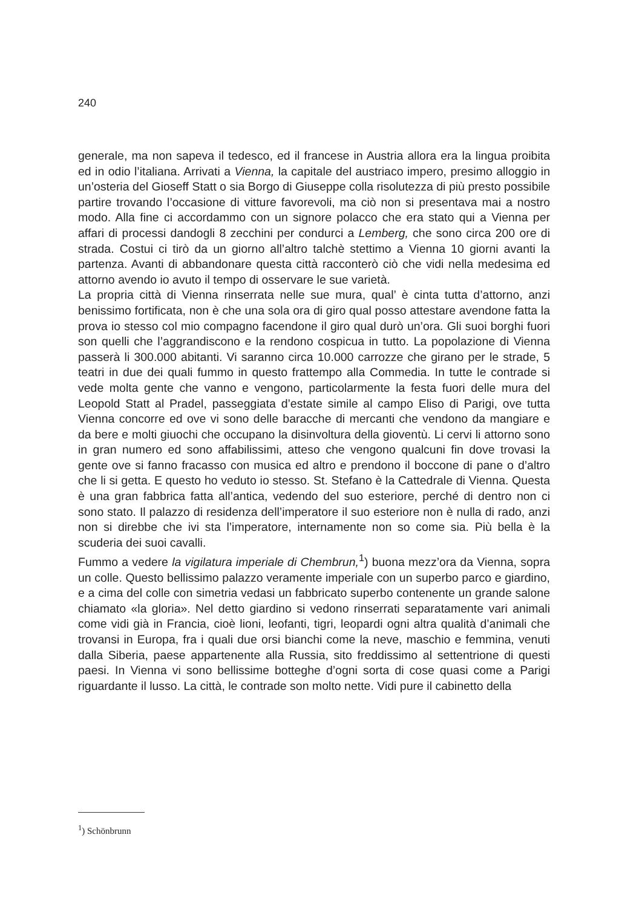240
generale, ma non sapeva il tedesco, ed il francese in Austria allora era la lingua proibita ed in odio l’italiana. Arrivati a Vienna, la capitale del austriaco impero, presimo alloggio in un’osteria del Gioseff Statt o sia Borgo di Giuseppe colla risolutezza di più presto possibile partire trovando l’occasione di vitture favorevoli, ma ciò non si presentava mai a nostro modo. Alla fine ci accordammo con un signore polacco che era stato qui a Vienna per affari di processi dandogli 8 zecchini per condurci a Lemberg, che sono circa 200 ore di strada. Costui ci tirò da un giorno all’altro talchè stettimo a Vienna 10 giorni avanti la partenza. Avanti di abbandonare questa città racconterò ciò che vidi nella medesima ed attorno avendo io avuto il tempo di osservare le sue varietà.
La propria città di Vienna rinserrata nelle sue mura, qual’ è cinta tutta d’attorno, anzi benissimo fortificata, non è che una sola ora di giro qual posso attestare avendone fatta la prova io stesso col mio compagno facendone il giro qual durò un’ora. Gli suoi borghi fuori son quelli che l’aggrandiscono e la rendono cospicua in tutto. La popolazione di Vienna passerà li 300.000 abitanti. Vi saranno circa 10.000 carrozze che girano per le strade, 5 teatri in due dei quali fummo in questo frattempo alla Commedia. In tutte le contrade si vede molta gente che vanno e vengono, particolarmente la festa fuori delle mura del Leopold Statt al Pradel, passeggiata d’estate simile al campo Eliso di Parigi, ove tutta Vienna concorre ed ove vi sono delle baracche di mercanti che vendono da mangiare e da bere e molti giuochi che occupano la disinvoltura della gioventù. Li cervi li attorno sono in gran numero ed sono affabilissimi, atteso che vengono qualcuni fin dove trovasi la gente ove si fanno fracasso con musica ed altro e prendono il boccone di pane o d’altro che li si getta. E questo ho veduto io stesso. St. Stefano è la Cattedrale di Vienna. Questa è una gran fabbrica fatta all’antica, vedendo del suo esteriore, perché di dentro non ci sono stato. Il palazzo di residenza dell’imperatore il suo esteriore non è nulla di rado, anzi non si direbbe che ivi sta l’imperatore, internamente non so come sia. Più bella è la scuderia dei suoi cavalli.
Fummo a vedere la vigilatura imperiale di Chembrun,<sup>1</sup>) buona mezz’ora da Vienna, sopra un colle. Questo bellissimo palazzo veramente imperiale con un superbo parco e giardino, e a cima del colle con simetria vedasi un fabbricato superbo contenente un grande salone chiamato «la gloria». Nel detto giardino si vedono rinserrati separatamente vari animali come vidi già in Francia, cioè lioni, leofanti, tigri, leopardi ogni altra qualità d’animali che trovansi in Europa, fra i quali due orsi bianchi come la neve, maschio e femmina, venuti dalla Siberia, paese appartenente alla Russia, sito freddissimo al settentrione di questi paesi. In Vienna vi sono bellissime botteghe d’ogni sorta di cose quasi come a Parigi riguardante il lusso. La città, le contrade son molto nette. Vidi pure il cabinetto della
<sup>1</sup>) Schönbrunn